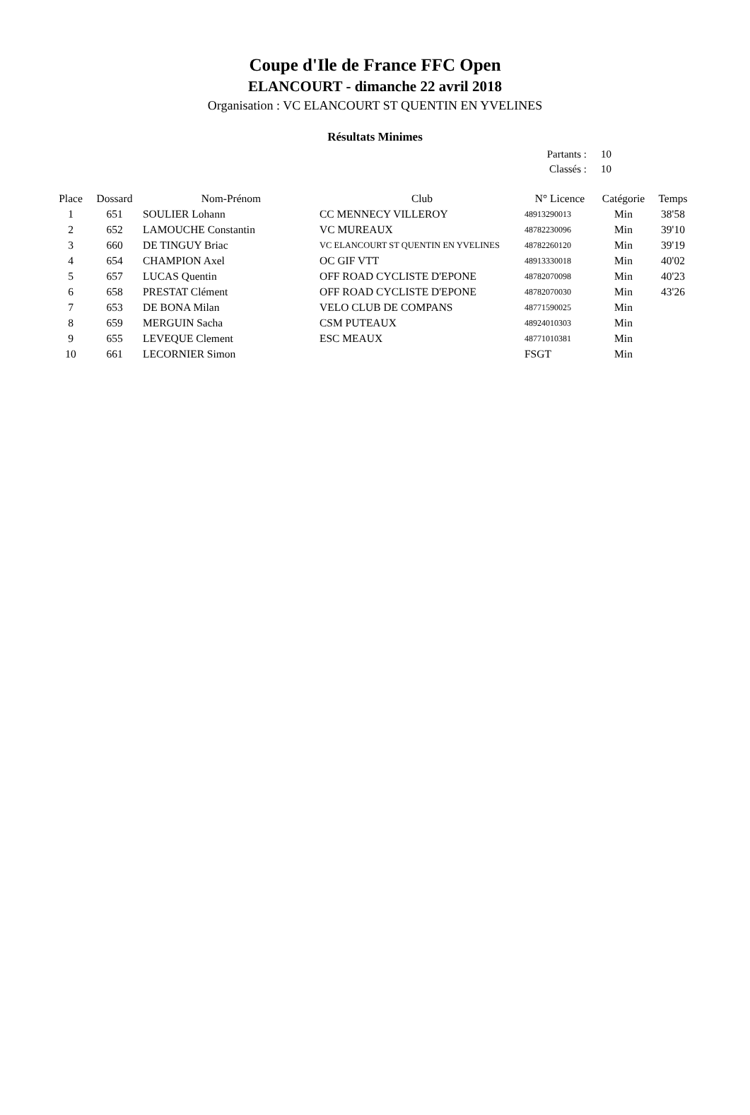Coupe d'Ile de France FFC Open
ELANCOURT - dimanche 22 avril 2018
Organisation : VC ELANCOURT ST QUENTIN EN YVELINES
Résultats Minimes
Partants : 10
Classés : 10
| Place | Dossard | Nom-Prénom | Club | N° Licence | Catégorie | Temps |
| --- | --- | --- | --- | --- | --- | --- |
| 1 | 651 | SOULIER Lohann | CC MENNECY VILLEROY | 48913290013 | Min | 38'58 |
| 2 | 652 | LAMOUCHE Constantin | VC MUREAUX | 48782230096 | Min | 39'10 |
| 3 | 660 | DE TINGUY Briac | VC ELANCOURT ST QUENTIN EN YVELINES | 48782260120 | Min | 39'19 |
| 4 | 654 | CHAMPION Axel | OC GIF VTT | 48913330018 | Min | 40'02 |
| 5 | 657 | LUCAS Quentin | OFF ROAD CYCLISTE D'EPONE | 48782070098 | Min | 40'23 |
| 6 | 658 | PRESTAT Clément | OFF ROAD CYCLISTE D'EPONE | 48782070030 | Min | 43'26 |
| 7 | 653 | DE BONA Milan | VELO CLUB DE COMPANS | 48771590025 | Min | |
| 8 | 659 | MERGUIN Sacha | CSM PUTEAUX | 48924010303 | Min | |
| 9 | 655 | LEVEQUE Clement | ESC MEAUX | 48771010381 | Min | |
| 10 | 661 | LECORNIER Simon | | FSGT | Min | |